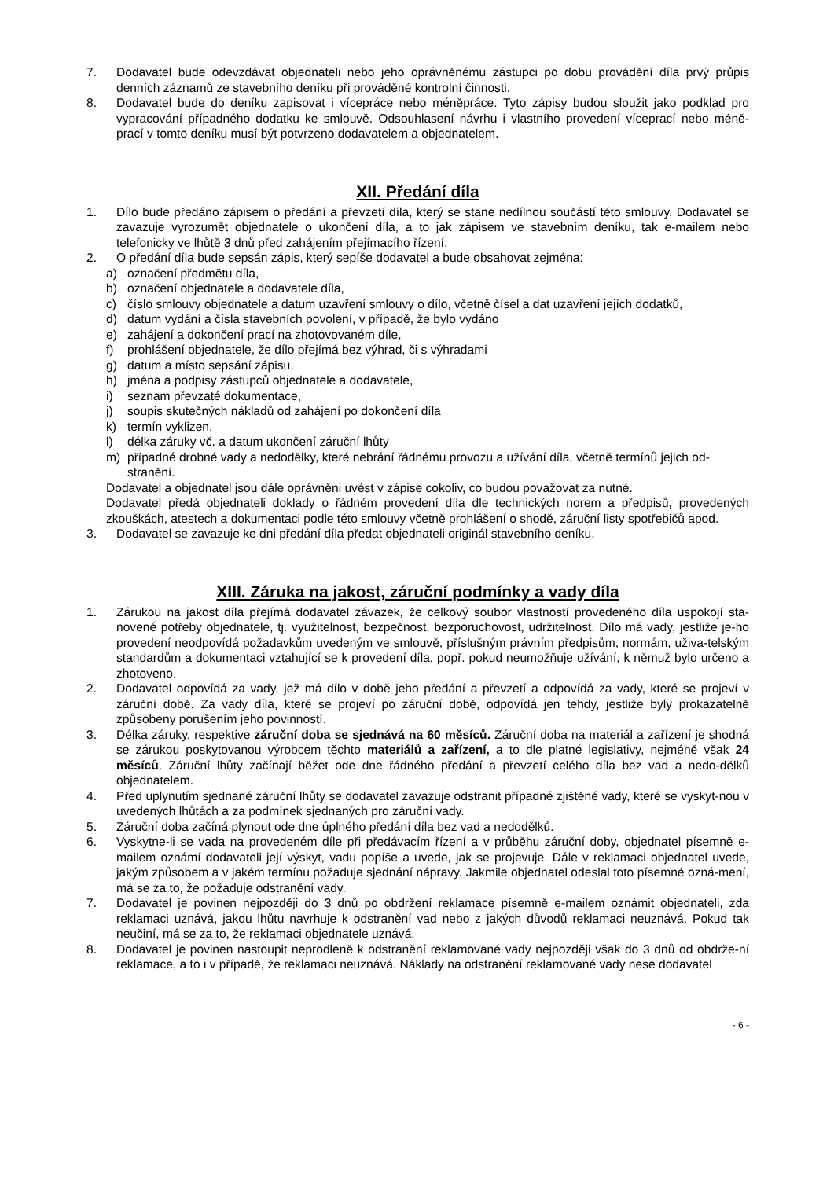7. Dodavatel bude odevzdávat objednateli nebo jeho oprávněnému zástupci po dobu provádění díla prvý průpis denních záznamů ze stavebního deníku při prováděné kontrolní činnosti.
8. Dodavatel bude do deníku zapisovat i vícepráce nebo méněpráce. Tyto zápisy budou sloužit jako podklad pro vypracování případného dodatku ke smlouvě. Odsouhlasení návrhu i vlastního provedení víceprací nebo méně-prací v tomto deníku musí být potvrzeno dodavatelem a objednatelem.
XII. Předání díla
1. Dílo bude předáno zápisem o předání a převzetí díla, který se stane nedílnou součástí této smlouvy. Dodavatel se zavazuje vyrozumět objednatele o ukončení díla, a to jak zápisem ve stavebním deníku, tak e-mailem nebo telefonicky ve lhůtě 3 dnů před zahájením přejímacího řízení.
2. O předání díla bude sepsán zápis, který sepíše dodavatel a bude obsahovat zejména:
a) označení předmětu díla,
b) označení objednatele a dodavatele díla,
c) číslo smlouvy objednatele a datum uzavření smlouvy o dílo, včetně čísel a dat uzavření jejích dodatků,
d) datum vydání a čísla stavebních povolení, v případě, že bylo vydáno
e) zahájení a dokončení prací na zhotovovaném díle,
f) prohlášení objednatele, že dílo přejímá bez výhrad, či s výhradami
g) datum a místo sepsání zápisu,
h) jména a podpisy zástupců objednatele a dodavatele,
i) seznam převzaté dokumentace,
j) soupis skutečných nákladů od zahájení po dokončení díla
k) termín vyklizen,
l) délka záruky vč. a datum ukončení záruční lhůty
m) případné drobné vady a nedodělky, které nebrání řádnému provozu a užívání díla, včetně termínů jejich od-stranění.
Dodavatel a objednatel jsou dále oprávněni uvést v zápise cokoliv, co budou považovat za nutné.
Dodavatel předá objednateli doklady o řádném provedení díla dle technických norem a předpisů, provedených zkouškách, atestech a dokumentaci podle této smlouvy včetně prohlášení o shodě, záruční listy spotřebičů apod.
3. Dodavatel se zavazuje ke dni předání díla předat objednateli originál stavebního deníku.
XIII. Záruka na jakost, záruční podmínky a vady díla
1. Zárukou na jakost díla přejímá dodavatel závazek, že celkový soubor vlastností provedeného díla uspokojí sta-novené potřeby objednatele, tj. využitelnost, bezpečnost, bezporuchovost, udržitelnost. Dílo má vady, jestliže je-ho provedení neodpovídá požadavkům uvedeným ve smlouvě, příslušným právním předpisům, normám, uživa-telským standardům a dokumentaci vztahující se k provedení díla, popř. pokud neumožňuje užívání, k němuž bylo určeno a zhotoveno.
2. Dodavatel odpovídá za vady, jež má dílo v době jeho předání a převzetí a odpovídá za vady, které se projeví v záruční době. Za vady díla, které se projeví po záruční době, odpovídá jen tehdy, jestliže byly prokazatelně způsobeny porušením jeho povinností.
3. Délka záruky, respektive záruční doba se sjednává na 60 měsíců. Záruční doba na materiál a zařízení je shodná se zárukou poskytovanou výrobcem těchto materiálů a zařízení, a to dle platné legislativy, nejméně však 24 měsíců. Záruční lhůty začínají běžet ode dne řádného předání a převzetí celého díla bez vad a nedo-dělků objednatelem.
4. Před uplynutím sjednané záruční lhůty se dodavatel zavazuje odstranit případné zjištěné vady, které se vyskyt-nou v uvedených lhůtách a za podmínek sjednaných pro záruční vady.
5. Záruční doba začíná plynout ode dne úplného předání díla bez vad a nedodělků.
6. Vyskytne-li se vada na provedeném díle při předávacím řízení a v průběhu záruční doby, objednatel písemně e-mailem oznámí dodavateli její výskyt, vadu popíše a uvede, jak se projevuje. Dále v reklamaci objednatel uvede, jakým způsobem a v jakém termínu požaduje sjednání nápravy. Jakmile objednatel odeslal toto písemné ozná-mení, má se za to, že požaduje odstranění vady.
7. Dodavatel je povinen nejpozději do 3 dnů po obdržení reklamace písemně e-mailem oznámit objednateli, zda reklamaci uznává, jakou lhůtu navrhuje k odstranění vad nebo z jakých důvodů reklamaci neuznává. Pokud tak neučiní, má se za to, že reklamaci objednatele uznává.
8. Dodavatel je povinen nastoupit neprodleně k odstranění reklamované vady nejpozději však do 3 dnů od obdrže-ní reklamace, a to i v případě, že reklamaci neuznává. Náklady na odstranění reklamované vady nese dodavatel
- 6 -